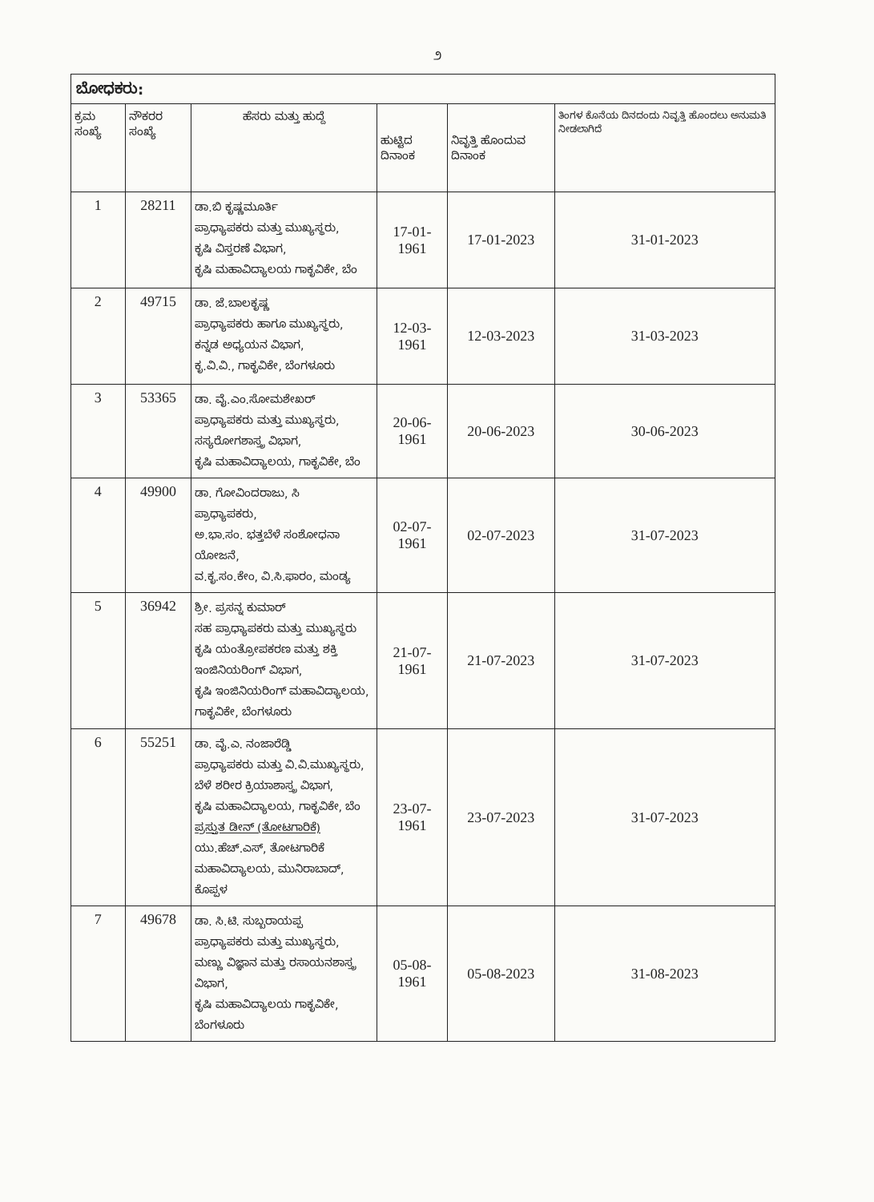೨
| ಬೋಧಕರು: | | | | | |
| ಕ್ರಮ ಸಂಖ್ಯೆ | ನೌಕರರ ಸಂಖ್ಯೆ | ಹೆಸರು ಮತ್ತು ಹುದ್ದೆ | ಹುಟ್ಟಿದ ದಿನಾಂಕ | ನಿವೃತ್ತಿ ಹೊಂದುವ ದಿನಾಂಕ | ತಿಂಗಳ ಕೊನೆಯ ದಿನದಂದು ನಿವೃತ್ತಿ ಹೊಂದಲು ಅನುಮತಿ ನೀಡಲಾಗಿದೆ |
| 1 | 28211 | ಡಾ.ಬಿ ಕೃಷ್ಣಮೂರ್ತಿ ಪ್ರಾಧ್ಯಾಪಕರು ಮತ್ತು ಮುಖ್ಯಸ್ಥರು, ಕೃಷಿ ವಿಸ್ತರಣೆ ವಿಭಾಗ, ಕೃಷಿ ಮಹಾವಿದ್ಯಾಲಯ ಗಾಕೃವಿಕೇ, ಬೆಂ | 17-01-1961 | 17-01-2023 | 31-01-2023 |
| 2 | 49715 | ಡಾ. ಜೆ.ಬಾಲಕೃಷ್ಣ ಪ್ರಾಧ್ಯಾಪಕರು ಹಾಗೂ ಮುಖ್ಯಸ್ಥರು, ಕನ್ನಡ ಅಧ್ಯಯನ ವಿಭಾಗ, ಕೃ.ವಿ.ವಿ., ಗಾಕೃವಿಕೇ, ಬೆಂಗಳೂರು | 12-03-1961 | 12-03-2023 | 31-03-2023 |
| 3 | 53365 | ಡಾ. ವೈ.ಎಂ.ಸೋಮಶೇಖರ್ ಪ್ರಾಧ್ಯಾಪಕರು ಮತ್ತು ಮುಖ್ಯಸ್ಥರು, ಸಸ್ಯರೋಗಶಾಸ್ತ್ರ ವಿಭಾಗ, ಕೃಷಿ ಮಹಾವಿದ್ಯಾಲಯ, ಗಾಕೃವಿಕೇ, ಬೆಂ | 20-06-1961 | 20-06-2023 | 30-06-2023 |
| 4 | 49900 | ಡಾ. ಗೋವಿಂದರಾಜು, ಸಿ ಪ್ರಾಧ್ಯಾಪಕರು, ಅ.ಭಾ.ಸಂ. ಭತ್ತಬೆಳೆ ಸಂಶೋಧನಾ ಯೋಜನೆ, ವ.ಕೃ.ಸಂ.ಕೇಂ, ವಿ.ಸಿ.ಫಾರಂ, ಮಂಡ್ಯ | 02-07-1961 | 02-07-2023 | 31-07-2023 |
| 5 | 36942 | ಶ್ರೀ. ಪ್ರಸನ್ನ ಕುಮಾರ್ ಸಹ ಪ್ರಾಧ್ಯಾಪಕರು ಮತ್ತು ಮುಖ್ಯಸ್ಥರು ಕೃಷಿ ಯಂತ್ರೋಪಕರಣ ಮತ್ತು ಶಕ್ತಿ ಇಂಜಿನಿಯರಿಂಗ್ ವಿಭಾಗ, ಕೃಷಿ ಇಂಜಿನಿಯರಿಂಗ್ ಮಹಾವಿದ್ಯಾಲಯ, ಗಾಕೃವಿಕೇ, ಬೆಂಗಳೂರು | 21-07-1961 | 21-07-2023 | 31-07-2023 |
| 6 | 55251 | ಡಾ. ವೈ.ಎ. ನಂಜಾರೆಡ್ಡಿ ಪ್ರಾಧ್ಯಾಪಕರು ಮತ್ತು ವಿ.ವಿ.ಮುಖ್ಯಸ್ಥರು, ಬೆಳೆ ಶರೀರ ಕ್ರಿಯಾಶಾಸ್ತ್ರ ವಿಭಾಗ, ಕೃಷಿ ಮಹಾವಿದ್ಯಾಲಯ, ಗಾಕೃವಿಕೇ, ಬೆಂ ಪ್ರಸ್ತುತ ಡೀನ್ (ತೋಟಗಾರಿಕೆ) ಯು.ಹೆಚ್.ಎಸ್, ತೋಟಗಾರಿಕೆ ಮಹಾವಿದ್ಯಾಲಯ, ಮುನಿರಾಬಾದ್, ಕೊಪ್ಪಳ | 23-07-1961 | 23-07-2023 | 31-07-2023 |
| 7 | 49678 | ಡಾ. ಸಿ.ಟಿ. ಸುಬ್ಬರಾಯಪ್ಪ ಪ್ರಾಧ್ಯಾಪಕರು ಮತ್ತು ಮುಖ್ಯಸ್ಥರು, ಮಣ್ಣು ವಿಜ್ಞಾನ ಮತ್ತು ರಸಾಯನಶಾಸ್ತ್ರ ವಿಭಾಗ, ಕೃಷಿ ಮಹಾವಿದ್ಯಾಲಯ ಗಾಕೃವಿಕೇ, ಬೆಂಗಳೂರು | 05-08-1961 | 05-08-2023 | 31-08-2023 |